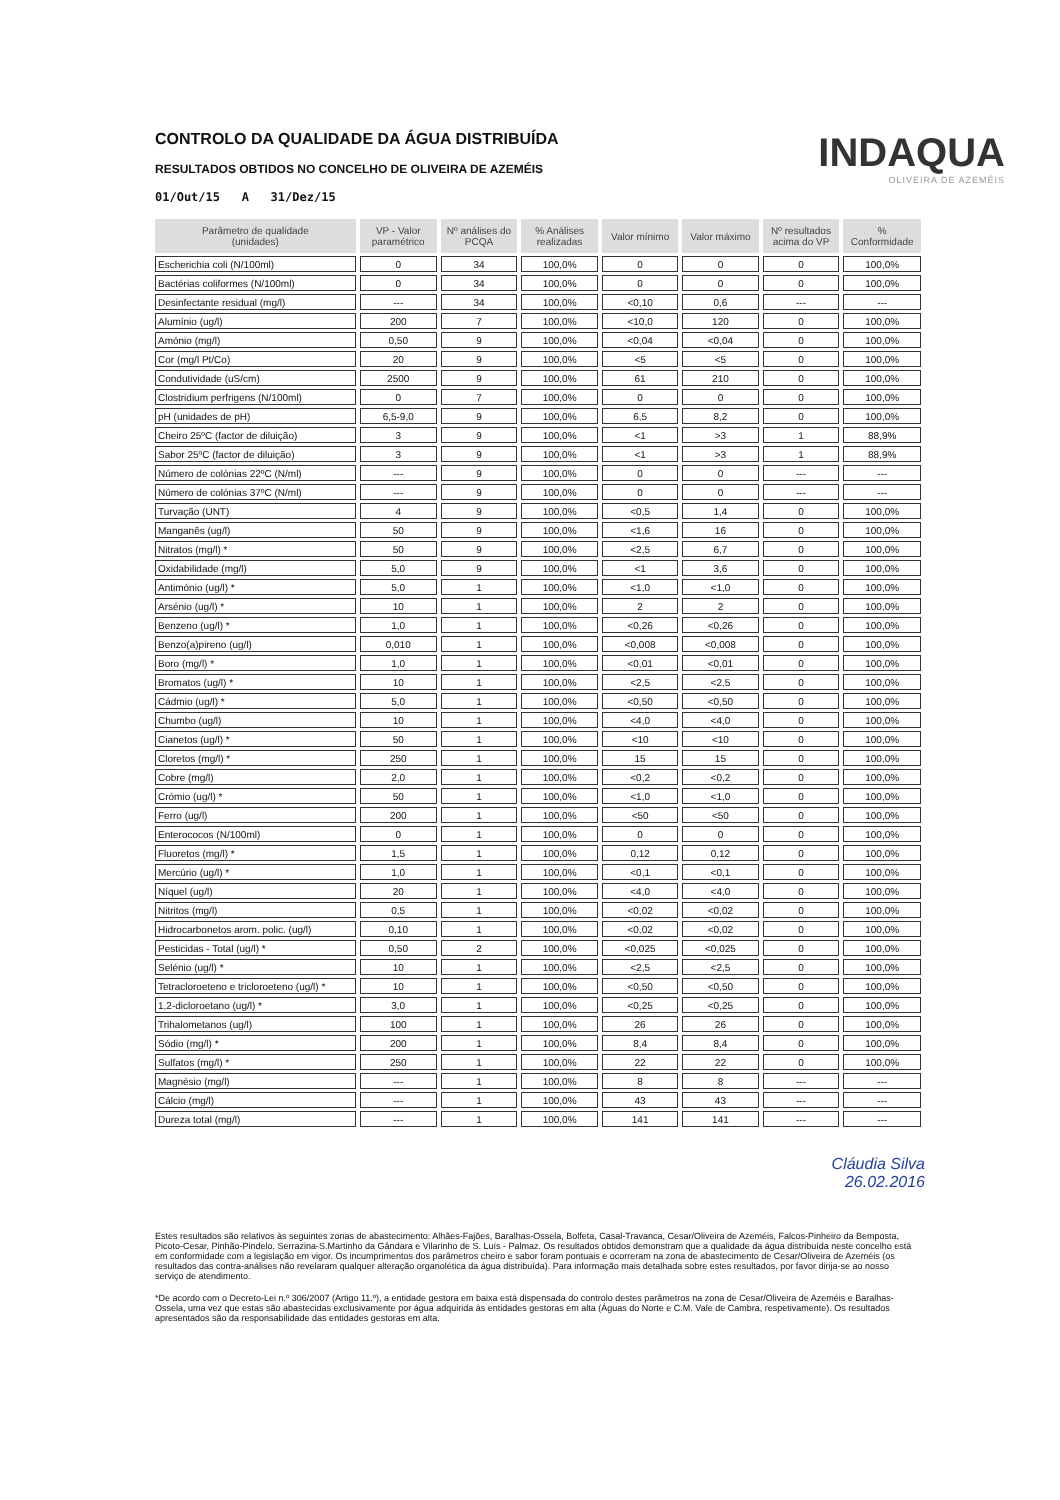CONTROLO DA QUALIDADE DA ÁGUA DISTRIBUÍDA
RESULTADOS OBTIDOS NO CONCELHO DE OLIVEIRA DE AZEMÉIS
01/Out/15 A 31/Dez/15
INDAQUA
OLIVEIRA DE AZEMÉIS
| Parâmetro de qualidade (unidades) | VP - Valor paramétrico | Nº análises do PCQA | % Análises realizadas | Valor mínimo | Valor máximo | Nº resultados acima do VP | % Conformidade |
| --- | --- | --- | --- | --- | --- | --- | --- |
| Escherichia coli (N/100ml) | 0 | 34 | 100,0% | 0 | 0 | 0 | 100,0% |
| Bactérias coliformes (N/100ml) | 0 | 34 | 100,0% | 0 | 0 | 0 | 100,0% |
| Desinfectante residual (mg/l) | --- | 34 | 100,0% | <0,10 | 0,6 | --- | --- |
| Alumínio (ug/l) | 200 | 7 | 100,0% | <10,0 | 120 | 0 | 100,0% |
| Amónio (mg/l) | 0,50 | 9 | 100,0% | <0,04 | <0,04 | 0 | 100,0% |
| Cor (mg/l Pt/Co) | 20 | 9 | 100,0% | <5 | <5 | 0 | 100,0% |
| Condutividade (uS/cm) | 2500 | 9 | 100,0% | 61 | 210 | 0 | 100,0% |
| Clostridium perfrigens (N/100ml) | 0 | 7 | 100,0% | 0 | 0 | 0 | 100,0% |
| pH (unidades de pH) | 6,5-9,0 | 9 | 100,0% | 6,5 | 8,2 | 0 | 100,0% |
| Cheiro 25ºC (factor de diluição) | 3 | 9 | 100,0% | <1 | >3 | 1 | 88,9% |
| Sabor 25ºC (factor de diluição) | 3 | 9 | 100,0% | <1 | >3 | 1 | 88,9% |
| Número de colónias 22ºC (N/ml) | --- | 9 | 100,0% | 0 | 0 | --- | --- |
| Número de colónias 37ºC (N/ml) | --- | 9 | 100,0% | 0 | 0 | --- | --- |
| Turvação (UNT) | 4 | 9 | 100,0% | <0,5 | 1,4 | 0 | 100,0% |
| Manganês (ug/l) | 50 | 9 | 100,0% | <1,6 | 16 | 0 | 100,0% |
| Nitratos (mg/l) * | 50 | 9 | 100,0% | <2,5 | 6,7 | 0 | 100,0% |
| Oxidabilidade (mg/l) | 5,0 | 9 | 100,0% | <1 | 3,6 | 0 | 100,0% |
| Antimónio (ug/l) * | 5,0 | 1 | 100,0% | <1,0 | <1,0 | 0 | 100,0% |
| Arsénio (ug/l) * | 10 | 1 | 100,0% | 2 | 2 | 0 | 100,0% |
| Benzeno (ug/l) * | 1,0 | 1 | 100,0% | <0,26 | <0,26 | 0 | 100,0% |
| Benzo(a)pireno (ug/l) | 0,010 | 1 | 100,0% | <0,008 | <0,008 | 0 | 100,0% |
| Boro (mg/l) * | 1,0 | 1 | 100,0% | <0,01 | <0,01 | 0 | 100,0% |
| Bromatos (ug/l) * | 10 | 1 | 100,0% | <2,5 | <2,5 | 0 | 100,0% |
| Cádmio (ug/l) * | 5,0 | 1 | 100,0% | <0,50 | <0,50 | 0 | 100,0% |
| Chumbo (ug/l) | 10 | 1 | 100,0% | <4,0 | <4,0 | 0 | 100,0% |
| Cianetos (ug/l) * | 50 | 1 | 100,0% | <10 | <10 | 0 | 100,0% |
| Cloretos (mg/l) * | 250 | 1 | 100,0% | 15 | 15 | 0 | 100,0% |
| Cobre (mg/l) | 2,0 | 1 | 100,0% | <0,2 | <0,2 | 0 | 100,0% |
| Crómio (ug/l) * | 50 | 1 | 100,0% | <1,0 | <1,0 | 0 | 100,0% |
| Ferro (ug/l) | 200 | 1 | 100,0% | <50 | <50 | 0 | 100,0% |
| Enterococos (N/100ml) | 0 | 1 | 100,0% | 0 | 0 | 0 | 100,0% |
| Fluoretos (mg/l) * | 1,5 | 1 | 100,0% | 0,12 | 0,12 | 0 | 100,0% |
| Mercúrio (ug/l) * | 1,0 | 1 | 100,0% | <0,1 | <0,1 | 0 | 100,0% |
| Níquel (ug/l) | 20 | 1 | 100,0% | <4,0 | <4,0 | 0 | 100,0% |
| Nitritos (mg/l) | 0,5 | 1 | 100,0% | <0,02 | <0,02 | 0 | 100,0% |
| Hidrocarbonetos arom. polic. (ug/l) | 0,10 | 1 | 100,0% | <0,02 | <0,02 | 0 | 100,0% |
| Pesticidas - Total (ug/l) * | 0,50 | 2 | 100,0% | <0,025 | <0,025 | 0 | 100,0% |
| Selénio (ug/l) * | 10 | 1 | 100,0% | <2,5 | <2,5 | 0 | 100,0% |
| Tetracloroeteno e tricloroeteno (ug/l) * | 10 | 1 | 100,0% | <0,50 | <0,50 | 0 | 100,0% |
| 1,2-dicloroetano (ug/l) * | 3,0 | 1 | 100,0% | <0,25 | <0,25 | 0 | 100,0% |
| Trihalometanos (ug/l) | 100 | 1 | 100,0% | 26 | 26 | 0 | 100,0% |
| Sódio (mg/l) * | 200 | 1 | 100,0% | 8,4 | 8,4 | 0 | 100,0% |
| Sulfatos (mg/l) * | 250 | 1 | 100,0% | 22 | 22 | 0 | 100,0% |
| Magnésio (mg/l) | --- | 1 | 100,0% | 8 | 8 | --- | --- |
| Cálcio (mg/l) | --- | 1 | 100,0% | 43 | 43 | --- | --- |
| Dureza total (mg/l) | --- | 1 | 100,0% | 141 | 141 | --- | --- |
Cláudia Silva
26.02.2016
Estes resultados são relativos às seguintes zonas de abastecimento: Alhães-Fajões, Baralhas-Ossela, Bolfeta, Casal-Travanca, Cesar/Oliveira de Azeméis, Falcos-Pinheiro da Bemposta, Picoto-Cesar, Pinhão-Pindelo, Serrazina-S.Martinho da Gândara e Vilarinho de S. Luís - Palmaz. Os resultados obtidos demonstram que a qualidade da água distribuída neste concelho está em conformidade com a legislação em vigor. Os incumprimentos dos parâmetros cheiro e sabor foram pontuais e ocorreram na zona de abastecimento de Cesar/Oliveira de Azeméis (os resultados das contra-análises não revelaram qualquer alteração organolética da água distribuída). Para informação mais detalhada sobre estes resultados, por favor dirija-se ao nosso serviço de atendimento.
*De acordo com o Decreto-Lei n.º 306/2007 (Artigo 11.º), a entidade gestora em baixa está dispensada do controlo destes parâmetros na zona de Cesar/Oliveira de Azeméis e Baralhas-Ossela, uma vez que estas são abastecidas exclusivamente por água adquirida às entidades gestoras em alta (Águas do Norte e C.M. Vale de Cambra, respetivamente). Os resultados apresentados são da responsabilidade das entidades gestoras em alta.